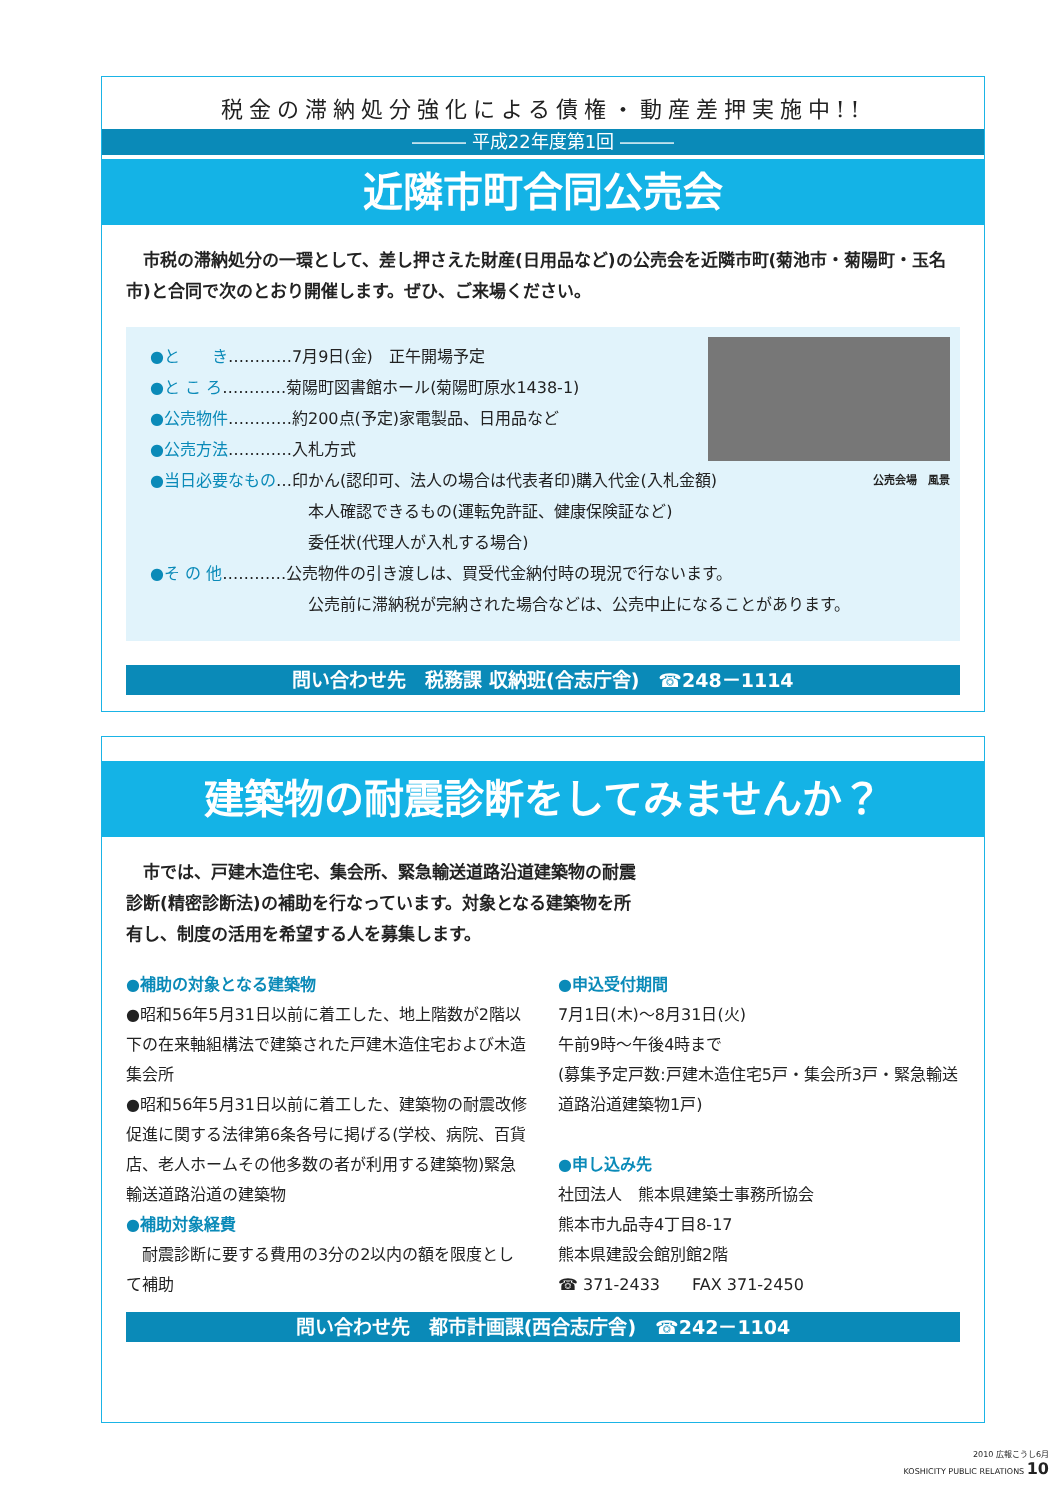税金の滞納処分強化による債権・動産差押実施中!!
――― 平成22年度第1回 ―――
近隣市町合同公売会
　市税の滞納処分の一環として、差し押さえた財産(日用品など)の公売会を近隣市町(菊池市・菊陽町・玉名市)と合同で次のとおり開催します。ぜひ、ご来場ください。
公売会場　風景
●と　　き…………7月9日(金)　正午開場予定
●と こ ろ…………菊陽町図書館ホール(菊陽町原水1438-1)
●公売物件…………約200点(予定)家電製品、日用品など
●公売方法…………入札方式
●当日必要なもの…印かん(認印可、法人の場合は代表者印)購入代金(入札金額)
本人確認できるもの(運転免許証、健康保険証など)
委任状(代理人が入札する場合)
●そ の 他…………公売物件の引き渡しは、買受代金納付時の現況で行ないます。
公売前に滞納税が完納された場合などは、公売中止になることがあります。
問い合わせ先　税務課 収納班(合志庁舎)　☎248－1114
建築物の耐震診断をしてみませんか？
　市では、戸建木造住宅、集会所、緊急輸送道路沿道建築物の耐震診断(精密診断法)の補助を行なっています。対象となる建築物を所有し、制度の活用を希望する人を募集します。
●補助の対象となる建築物
●昭和56年5月31日以前に着工した、地上階数が2階以下の在来軸組構法で建築された戸建木造住宅および木造集会所
●昭和56年5月31日以前に着工した、建築物の耐震改修促進に関する法律第6条各号に掲げる(学校、病院、百貨店、老人ホームその他多数の者が利用する建築物)緊急輸送道路沿道の建築物
●補助対象経費
　耐震診断に要する費用の3分の2以内の額を限度として補助
●申込受付期間
7月1日(木)～8月31日(火)
午前9時～午後4時まで
(募集予定戸数:戸建木造住宅5戸・集会所3戸・緊急輸送道路沿道建築物1戸)
●申し込み先
社団法人　熊本県建築士事務所協会
熊本市九品寺4丁目8-17
熊本県建設会館別館2階
☎ 371-2433　　FAX 371-2450
問い合わせ先　都市計画課(西合志庁舎)　☎242－1104
2010 広報こうし6月
KOSHICITY PUBLIC RELATIONS 10